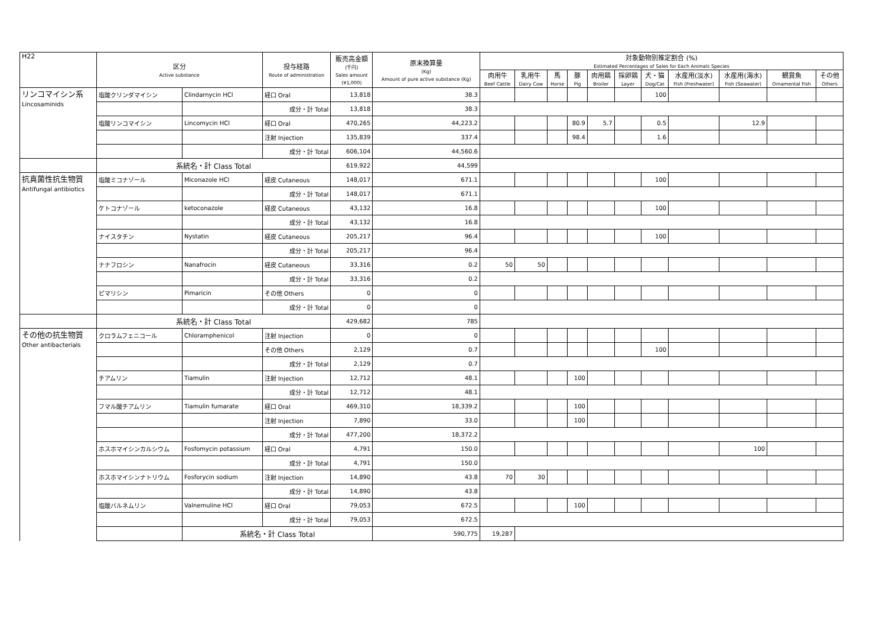| H22 | 区分 Active substance | | 投与経路 Route of administration | 販売高金額 (千円) Sales amount (¥1,000) | 原末換算量 (Kg) Amount of pure active substance (Kg) | 対象動物別推定割合 (%) Estimated Percentages of Sales for Each Animals Species | | | | | | | | | | |
| --- | --- | --- | --- | --- | --- | --- | --- | --- | --- | --- | --- | --- | --- | --- | --- | --- |
| | | | | | | 肉用牛 Beef Cattle | 乳用牛 Dairy Cow | 馬 Horse | 豚 Pig | 肉用鶏 Broiler | 採卵鶏 Layer | 犬・猫 Dog/Cat | 水産用(淡水) Fish (Freshwater) | 水産用(海水) Fish (Seawater) | 観賞魚 Ornamental Fish | その他 Others |
| リンコマイシン系 Lincosaminids | 塩酸クリンダマイシン | Clindarnycin HCl | 経口 Oral | 13,818 | 38.3 | | | | | | | 100 | | | | |
| | | | 成分・計 Total | 13,818 | 38.3 | | | | | | | | | | | |
| | 塩酸リンコマイシン | Lincomycin HCl | 経口 Oral | 470,265 | 44,223.2 | | | | 80.9 | 5.7 | | 0.5 | | 12.9 | | |
| | | | 注射 Injection | 135,839 | 337.4 | | | | 98.4 | | | 1.6 | | | | |
| | | | 成分・計 Total | 606,104 | 44,560.6 | | | | | | | | | | | |
| | 系統名・計 Class Total | | | 619,922 | 44,599 | | | | | | | | | | | |
| 抗真菌性抗生物質 Antifungal antibiotics | 塩酸ミコナゾール | Miconazole HCl | 経皮 Cutaneous | 148,017 | 671.1 | | | | | | | 100 | | | | |
| | | | 成分・計 Total | 148,017 | 671.1 | | | | | | | | | | | |
| | ケトコナゾール | ketoconazole | 経皮 Cutaneous | 43,132 | 16.8 | | | | | | | 100 | | | | |
| | | | 成分・計 Total | 43,132 | 16.8 | | | | | | | | | | | |
| | ナイスタチン | Nystatin | 経皮 Cutaneous | 205,217 | 96.4 | | | | | | | 100 | | | | |
| | | | 成分・計 Total | 205,217 | 96.4 | | | | | | | | | | | |
| | ナナフロシン | Nanafrocin | 経皮 Cutaneous | 33,316 | 0.2 | 50 | 50 | | | | | | | | | |
| | | | 成分・計 Total | 33,316 | 0.2 | | | | | | | | | | | |
| | ピマリシン | Pimaricin | その他 Others | 0 | 0 | | | | | | | | | | | |
| | | | 成分・計 Total | 0 | 0 | | | | | | | | | | | |
| | 系統名・計 Class Total | | | 429,682 | 785 | | | | | | | | | | | |
| その他の抗生物質 Other antibacterials | クロラムフェニコール | Chloramphenicol | 注射 Injection | 0 | 0 | | | | | | | | | | | |
| | | | その他 Others | 2,129 | 0.7 | | | | | | | 100 | | | | |
| | | | 成分・計 Total | 2,129 | 0.7 | | | | | | | | | | | |
| | チアムリン | Tiamulin | 注射 Injection | 12,712 | 48.1 | | | | 100 | | | | | | | |
| | | | 成分・計 Total | 12,712 | 48.1 | | | | | | | | | | | |
| | フマル酸チアムリン | Tiamulin fumarate | 経口 Oral | 469,310 | 18,339.2 | | | | 100 | | | | | | | |
| | | | 注射 Injection | 7,890 | 33.0 | | | | 100 | | | | | | | |
| | | | 成分・計 Total | 477,200 | 18,372.2 | | | | | | | | | | | |
| | ホスホマイシンカルシウム | Fosfomycin potassium | 経口 Oral | 4,791 | 150.0 | | | | | | | | | 100 | | |
| | | | 成分・計 Total | 4,791 | 150.0 | | | | | | | | | | | |
| | ホスホマイシンナトリウム | Fosforycin sodium | 注射 Injection | 14,890 | 43.8 | 70 | 30 | | | | | | | | | |
| | | | 成分・計 Total | 14,890 | 43.8 | | | | | | | | | | | |
| | 塩酸バルネムリン | Valnemuline HCl | 経口 Oral | 79,053 | 672.5 | | | | 100 | | | | | | | |
| | | | 成分・計 Total | 79,053 | 672.5 | | | | | | | | | | | |
| | | 系統名・計 Class Total | | | 590,775 | 19,287 | | | | | | | | | | |